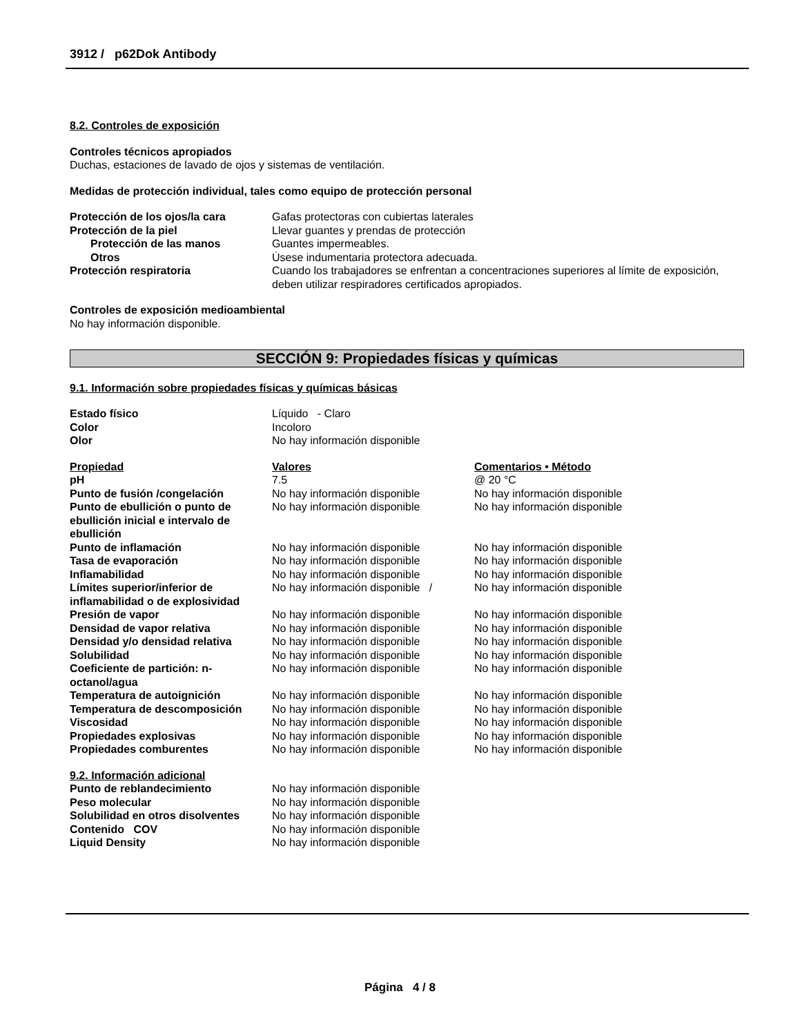3912 / p62Dok Antibody
8.2. Controles de exposición
Controles técnicos apropiados
Duchas, estaciones de lavado de ojos y sistemas de ventilación.
Medidas de protección individual, tales como equipo de protección personal
| Protección de los ojos/la cara | Gafas protectoras con cubiertas laterales |
| Protección de la piel | Llevar guantes y prendas de protección |
| Protección de las manos | Guantes impermeables. |
| Otros | Úsese indumentaria protectora adecuada. |
| Protección respiratoria | Cuando los trabajadores se enfrentan a concentraciones superiores al límite de exposición, deben utilizar respiradores certificados apropiados. |
Controles de exposición medioambiental
No hay información disponible.
SECCIÓN 9: Propiedades físicas y químicas
9.1. Información sobre propiedades físicas y químicas básicas
| Estado físico | Líquido - Claro |
| Color | Incoloro |
| Olor | No hay información disponible |
| Propiedad | Valores | Comentarios • Método |
| pH | 7.5 | @ 20 °C |
| Punto de fusión /congelación | No hay información disponible | No hay información disponible |
| Punto de ebullición o punto de ebullición inicial e intervalo de ebullición | No hay información disponible | No hay información disponible |
| Punto de inflamación | No hay información disponible | No hay información disponible |
| Tasa de evaporación | No hay información disponible | No hay información disponible |
| Inflamabilidad | No hay información disponible | No hay información disponible |
| Límites superior/inferior de inflamabilidad o de explosividad | No hay información disponible / | No hay información disponible |
| Presión de vapor | No hay información disponible | No hay información disponible |
| Densidad de vapor relativa | No hay información disponible | No hay información disponible |
| Densidad y/o densidad relativa | No hay información disponible | No hay información disponible |
| Solubilidad | No hay información disponible | No hay información disponible |
| Coeficiente de partición: n-octanol/agua | No hay información disponible | No hay información disponible |
| Temperatura de autoignición | No hay información disponible | No hay información disponible |
| Temperatura de descomposición | No hay información disponible | No hay información disponible |
| Viscosidad | No hay información disponible | No hay información disponible |
| Propiedades explosivas | No hay información disponible | No hay información disponible |
| Propiedades comburentes | No hay información disponible | No hay información disponible |
9.2. Información adicional
| Punto de reblandecimiento | No hay información disponible |
| Peso molecular | No hay información disponible |
| Solubilidad en otros disolventes | No hay información disponible |
| Contenido COV | No hay información disponible |
| Liquid Density | No hay información disponible |
Página 4 / 8